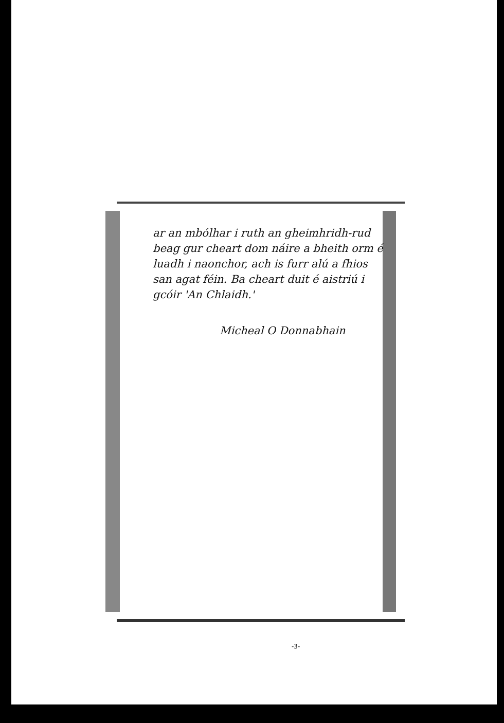ar an mbólhar i ruth an gheimhridh-rud beag gur cheart dom náire a bheith orm é luadh i naonchor, ach is furr alú a fhios san agat féin. Ba cheart duit é aistriú i gcóir 'An Chlaidh.'
Micheal O Donnabhain
-3-